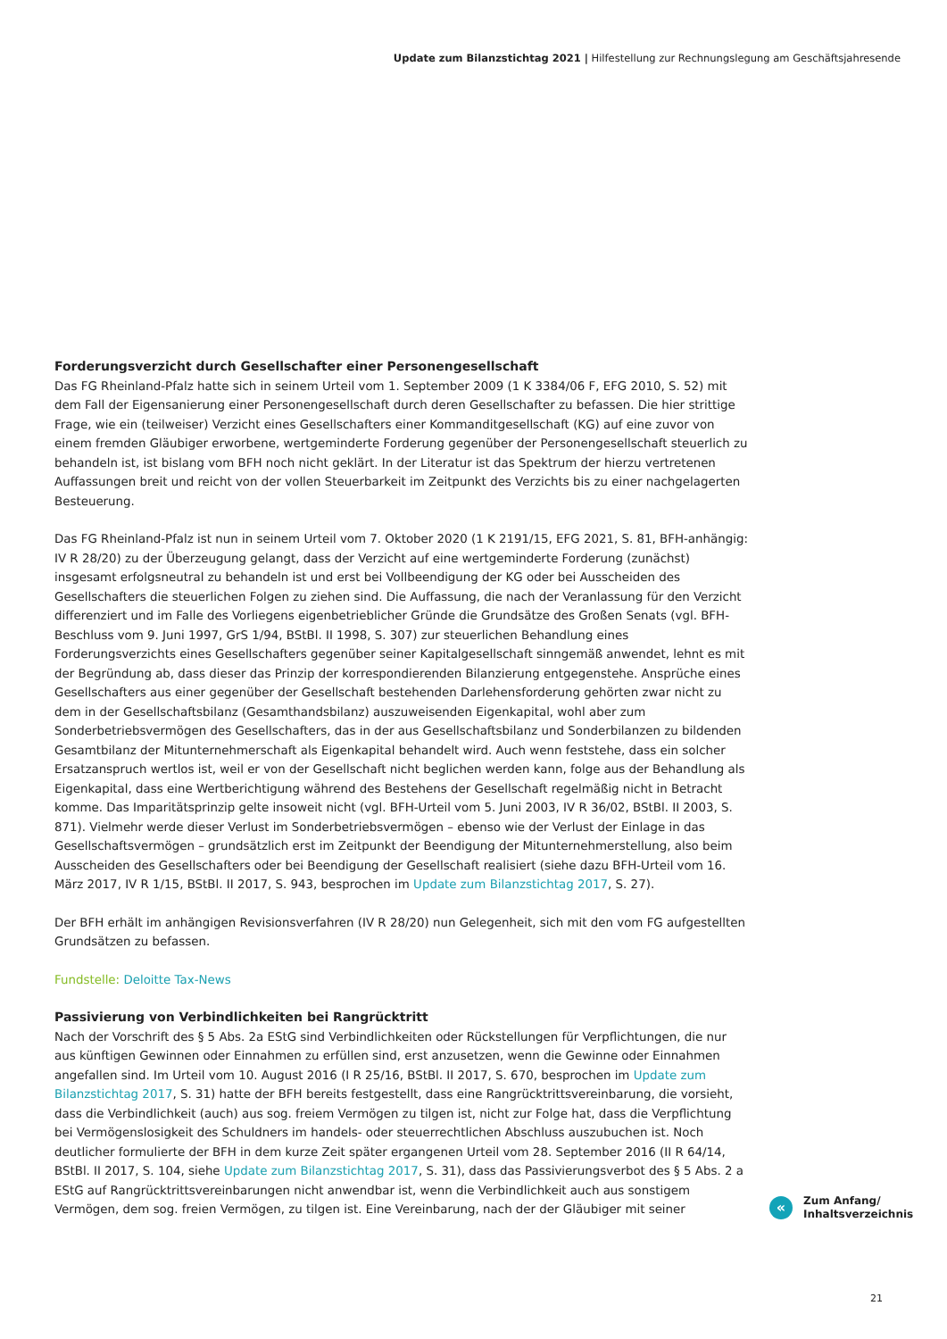Update zum Bilanzstichtag 2021 | Hilfestellung zur Rechnungslegung am Geschäftsjahresende
Forderungsverzicht durch Gesellschafter einer Personengesellschaft
Das FG Rheinland-Pfalz hatte sich in seinem Urteil vom 1. September 2009 (1 K 3384/06 F, EFG 2010, S. 52) mit dem Fall der Eigensanierung einer Personengesellschaft durch deren Gesellschafter zu befassen. Die hier strittige Frage, wie ein (teilweiser) Verzicht eines Gesellschafters einer Kommanditgesellschaft (KG) auf eine zuvor von einem fremden Gläubiger erworbene, wertgeminderte Forderung gegenüber der Personengesellschaft steuerlich zu behandeln ist, ist bislang vom BFH noch nicht geklärt. In der Literatur ist das Spektrum der hierzu vertretenen Auffassungen breit und reicht von der vollen Steuerbarkeit im Zeitpunkt des Verzichts bis zu einer nachgelagerten Besteuerung.
Das FG Rheinland-Pfalz ist nun in seinem Urteil vom 7. Oktober 2020 (1 K 2191/15, EFG 2021, S. 81, BFH-anhängig: IV R 28/20) zu der Überzeugung gelangt, dass der Verzicht auf eine wertgeminderte Forderung (zunächst) insgesamt erfolgsneutral zu behandeln ist und erst bei Vollbeendigung der KG oder bei Ausscheiden des Gesellschafters die steuerlichen Folgen zu ziehen sind. Die Auffassung, die nach der Veranlassung für den Verzicht differenziert und im Falle des Vorliegens eigenbetrieblicher Gründe die Grundsätze des Großen Senats (vgl. BFH-Beschluss vom 9. Juni 1997, GrS 1/94, BStBl. II 1998, S. 307) zur steuerlichen Behandlung eines Forderungsverzichts eines Gesellschafters gegenüber seiner Kapitalgesellschaft sinngemäß anwendet, lehnt es mit der Begründung ab, dass dieser das Prinzip der korrespondierenden Bilanzierung entgegenstehe. Ansprüche eines Gesellschafters aus einer gegenüber der Gesellschaft bestehenden Darlehensforderung gehörten zwar nicht zu dem in der Gesellschaftsbilanz (Gesamthandsbilanz) auszuweisenden Eigenkapital, wohl aber zum Sonderbetriebsvermögen des Gesellschafters, das in der aus Gesellschaftsbilanz und Sonderbilanzen zu bildenden Gesamtbilanz der Mitunternehmerschaft als Eigenkapital behandelt wird. Auch wenn feststehe, dass ein solcher Ersatzanspruch wertlos ist, weil er von der Gesellschaft nicht beglichen werden kann, folge aus der Behandlung als Eigenkapital, dass eine Wertberichtigung während des Bestehens der Gesellschaft regelmäßig nicht in Betracht komme. Das Imparitätsprinzip gelte insoweit nicht (vgl. BFH-Urteil vom 5. Juni 2003, IV R 36/02, BStBl. II 2003, S. 871). Vielmehr werde dieser Verlust im Sonderbetriebsvermögen – ebenso wie der Verlust der Einlage in das Gesellschaftsvermögen – grundsätzlich erst im Zeitpunkt der Beendigung der Mitunternehmerstellung, also beim Ausscheiden des Gesellschafters oder bei Beendigung der Gesellschaft realisiert (siehe dazu BFH-Urteil vom 16. März 2017, IV R 1/15, BStBl. II 2017, S. 943, besprochen im Update zum Bilanzstichtag 2017, S. 27).
Der BFH erhält im anhängigen Revisionsverfahren (IV R 28/20) nun Gelegenheit, sich mit den vom FG aufgestellten Grundsätzen zu befassen.
Fundstelle: Deloitte Tax-News
Passivierung von Verbindlichkeiten bei Rangrücktritt
Nach der Vorschrift des § 5 Abs. 2a EStG sind Verbindlichkeiten oder Rückstellungen für Verpflichtungen, die nur aus künftigen Gewinnen oder Einnahmen zu erfüllen sind, erst anzusetzen, wenn die Gewinne oder Einnahmen angefallen sind. Im Urteil vom 10. August 2016 (I R 25/16, BStBl. II 2017, S. 670, besprochen im Update zum Bilanzstichtag 2017, S. 31) hatte der BFH bereits festgestellt, dass eine Rangrücktrittsvereinbarung, die vorsieht, dass die Verbindlichkeit (auch) aus sog. freiem Vermögen zu tilgen ist, nicht zur Folge hat, dass die Verpflichtung bei Vermögenslosigkeit des Schuldners im handels- oder steuerrechtlichen Abschluss auszubuchen ist. Noch deutlicher formulierte der BFH in dem kurze Zeit später ergangenen Urteil vom 28. September 2016 (II R 64/14, BStBl. II 2017, S. 104, siehe Update zum Bilanzstichtag 2017, S. 31), dass das Passivierungsverbot des § 5 Abs. 2 a EStG auf Rangrücktrittsvereinbarungen nicht anwendbar ist, wenn die Verbindlichkeit auch aus sonstigem Vermögen, dem sog. freien Vermögen, zu tilgen ist. Eine Vereinbarung, nach der der Gläubiger mit seiner
«
Zum Anfang/
Inhaltsverzeichnis
21